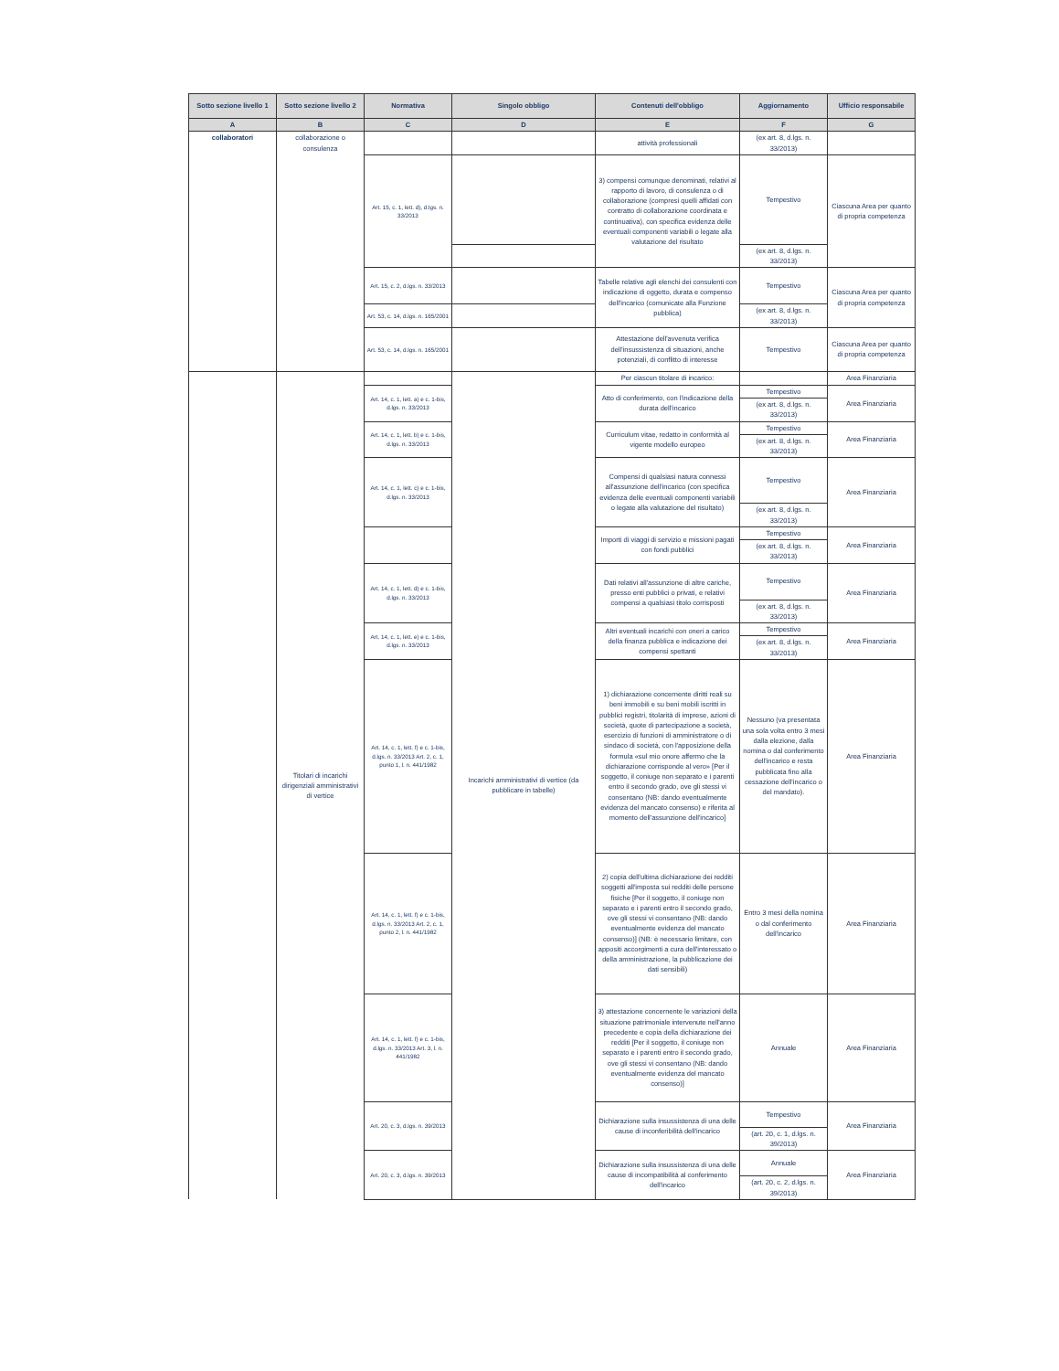| Sotto sezione livello 1 | Sotto sezione livello 2 | Normativa | Singolo obbligo | Contenuti dell'obbligo | Aggiornamento | Ufficio responsabile |
| --- | --- | --- | --- | --- | --- | --- |
| A | B | C | D | E | F | G |
| collaboratori | collaborazione o consulenza | | | attività professionali | (ex art. 8, d.lgs. n. 33/2013) | |
| | | Art. 15, c. 1, lett. d), d.lgs. n. 33/2013 | | 3) compensi comunque denominati, relativi al rapporto di lavoro, di consulenza o di collaborazione (compresi quelli affidati con contratto di collaborazione coordinata e continuativa), con specifica evidenza delle eventuali componenti variabili o legate alla valutazione del risultato | Tempestivo | Ciascuna Area per quanto di propria competenza |
| | | | | | (ex art. 8, d.lgs. n. 33/2013) | |
| | | Art. 15, c. 2, d.lgs. n. 33/2013 | | Tabelle relative agli elenchi dei consulenti con indicazione di oggetto, durata e compenso dell'incarico (comunicate alla Funzione pubblica) | Tempestivo | Ciascuna Area per quanto di propria competenza |
| | | Art. 53, c. 14, d.lgs. n. 165/2001 | | | (ex art. 8, d.lgs. n. 33/2013) | |
| | | Art. 53, c. 14, d.lgs. n. 165/2001 | | Attestazione dell'avvenuta verifica dell'insussistenza di situazioni, anche potenziali, di conflitto di interesse | Tempestivo | Ciascuna Area per quanto di propria competenza |
| | Titolari di incarichi dirigenziali amministrativi di vertice | | Incarichi amministrativi di vertice (da pubblicare in tabelle) | Per ciascun titolare di incarico: | | Area Finanziaria |
| | | Art. 14, c. 1, lett. a) e c. 1-bis, d.lgs. n. 33/2013 | | Atto di conferimento, con l'indicazione della durata dell'incarico | Tempestivo | Area Finanziaria |
| | | | | | (ex art. 8, d.lgs. n. 33/2013) | |
| | | Art. 14, c. 1, lett. b) e c. 1-bis, d.lgs. n. 33/2013 | | Curriculum vitae, redatto in conformità al vigente modello europeo | Tempestivo | Area Finanziaria |
| | | | | | (ex art. 8, d.lgs. n. 33/2013) | |
| | | Art. 14, c. 1, lett. c) e c. 1-bis, d.lgs. n. 33/2013 | | Compensi di qualsiasi natura connessi all'assunzione dell'incarico (con specifica evidenza delle eventuali componenti variabili o legate alla valutazione del risultato) | Tempestivo | Area Finanziaria |
| | | | | | (ex art. 8, d.lgs. n. 33/2013) | |
| | | | | Importi di viaggi di servizio e missioni pagati con fondi pubblici | Tempestivo | Area Finanziaria |
| | | | | | (ex art. 8, d.lgs. n. 33/2013) | |
| | | Art. 14, c. 1, lett. d) e c. 1-bis, d.lgs. n. 33/2013 | | Dati relativi all'assunzione di altre cariche, presso enti pubblici o privati, e relativi compensi a qualsiasi titolo corrisposti | Tempestivo | Area Finanziaria |
| | | | | | (ex art. 8, d.lgs. n. 33/2013) | |
| | | Art. 14, c. 1, lett. e) e c. 1-bis, d.lgs. n. 33/2013 | | Altri eventuali incarichi con oneri a carico della finanza pubblica e indicazione dei compensi spettanti | Tempestivo | Area Finanziaria |
| | | | | | (ex art. 8, d.lgs. n. 33/2013) | |
| | | Art. 14, c. 1, lett. f) e c. 1-bis, d.lgs. n. 33/2013 Art. 2, c. 1, punto 1, l. n. 441/1982 | | 1) dichiarazione concernente diritti reali su beni immobili e su beni mobili iscritti in pubblici registri, titolarità di imprese, azioni di società, quote di partecipazione a società, esercizio di funzioni di amministratore o di sindaco di società, con l'apposizione della formula «sul mio onore affermo che la dichiarazione corrisponde al vero» [Per il soggetto, il coniuge non separato e i parenti entro il secondo grado, ove gli stessi vi consentano (NB: dando eventualmente evidenza del mancato consenso) e riferita al momento dell'assunzione dell'incarico] | Nessuno (va presentata una sola volta entro 3 mesi dalla elezione, dalla nomina o dal conferimento dell'incarico e resta pubblicata fino alla cessazione dell'incarico o del mandato). | Area Finanziaria |
| | | Art. 14, c. 1, lett. f) e c. 1-bis, d.lgs. n. 33/2013 Art. 2, c. 1, punto 2, l. n. 441/1982 | | 2) copia dell'ultima dichiarazione dei redditi soggetti all'imposta sui redditi delle persone fisiche [Per il soggetto, il coniuge non separato e i parenti entro il secondo grado, ove gli stessi vi consentano (NB: dando eventualmente evidenza del mancato consenso)] (NB: è necessario limitare, con appositi accorgimenti a cura dell'interessato o della amministrazione, la pubblicazione dei dati sensibili) | Entro 3 mesi della nomina o dal conferimento dell'incarico | Area Finanziaria |
| | | Art. 14, c. 1, lett. f) e c. 1-bis, d.lgs. n. 33/2013 Art. 3, l. n. 441/1982 | | 3) attestazione concernente le variazioni della situazione patrimoniale intervenute nell'anno precedente e copia della dichiarazione dei redditi [Per il soggetto, il coniuge non separato e i parenti entro il secondo grado, ove gli stessi vi consentano (NB: dando eventualmente evidenza del mancato consenso)] | Annuale | Area Finanziaria |
| | | Art. 20, c. 3, d.lgs. n. 39/2013 | | Dichiarazione sulla insussistenza di una delle cause di inconferibilità dell'incarico | Tempestivo | Area Finanziaria |
| | | | | | (art. 20, c. 1, d.lgs. n. 39/2013) | |
| | | Art. 20, c. 3, d.lgs. n. 39/2013 | | Dichiarazione sulla insussistenza di una delle cause di incompatibilità al conferimento dell'incarico | Annuale | Area Finanziaria |
| | | | | | (art. 20, c. 2, d.lgs. n. 39/2013) | |